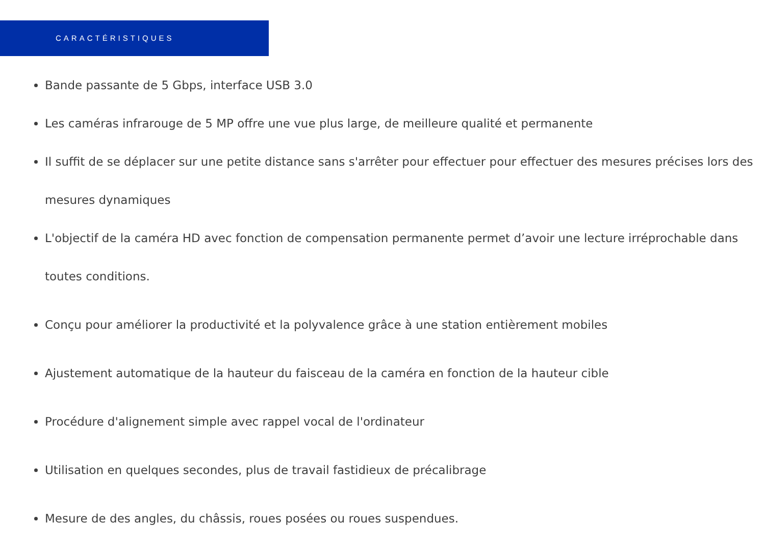CARACTÉRISTIQUES
Bande passante de 5 Gbps, interface USB 3.0
Les caméras infrarouge de 5 MP offre une vue plus large, de meilleure qualité et permanente
Il suffit de se déplacer sur une petite distance sans s'arrêter pour effectuer pour effectuer des mesures précises lors des mesures dynamiques
L'objectif de la caméra HD avec fonction de compensation permanente permet d’avoir une lecture irréprochable dans toutes conditions.
Conçu pour améliorer la productivité et la polyvalence grâce à une station entièrement mobiles
Ajustement automatique de la hauteur du faisceau de la caméra en fonction de la hauteur cible
Procédure d'alignement simple avec rappel vocal de l'ordinateur
Utilisation en quelques secondes, plus de travail fastidieux de précalibrage
Mesure de des angles, du châssis, roues posées ou roues suspendues.